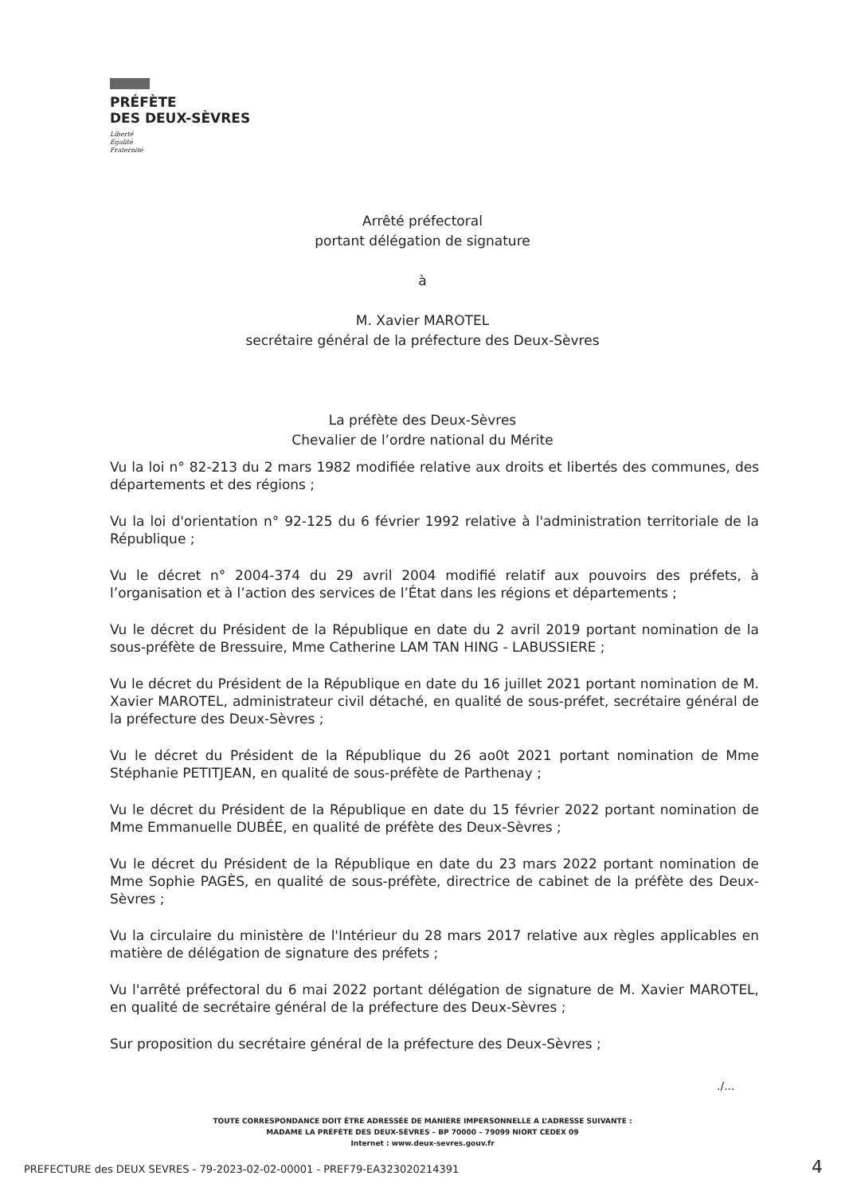PRÉFÈTE
DES DEUX-SÈVRES
Liberté
Égalité
Fraternité
Arrêté préfectoral
portant délégation de signature
à
M. Xavier MAROTEL
secrétaire général de la préfecture des Deux-Sèvres
La préfète des Deux-Sèvres
Chevalier de l’ordre national du Mérite
Vu la loi n° 82-213 du 2 mars 1982 modifiée relative aux droits et libertés des communes, des départements et des régions ;
Vu la loi d'orientation n° 92-125 du 6 février 1992 relative à l'administration territoriale de la République ;
Vu le décret n° 2004-374 du 29 avril 2004 modifié relatif aux pouvoirs des préfets, à l’organisation et à l’action des services de l’État dans les régions et départements ;
Vu le décret du Président de la République en date du 2 avril 2019 portant nomination de la sous-préfète de Bressuire, Mme Catherine LAM TAN HING - LABUSSIERE ;
Vu le décret du Président de la République en date du 16 juillet 2021 portant nomination de M. Xavier MAROTEL, administrateur civil détaché, en qualité de sous-préfet, secrétaire général de la préfecture des Deux-Sèvres ;
Vu le décret du Président de la République du 26 ao0t 2021 portant nomination de Mme Stéphanie PETITJEAN, en qualité de sous-préfète de Parthenay ;
Vu le décret du Président de la République en date du 15 février 2022 portant nomination de Mme Emmanuelle DUBÉE, en qualité de préfète des Deux-Sèvres ;
Vu le décret du Président de la République en date du 23 mars 2022 portant nomination de Mme Sophie PAGÈS, en qualité de sous-préfète, directrice de cabinet de la préfète des Deux-Sèvres ;
Vu la circulaire du ministère de l'Intérieur du 28 mars 2017 relative aux règles applicables en matière de délégation de signature des préfets ;
Vu l'arrêté préfectoral du 6 mai 2022 portant délégation de signature de M. Xavier MAROTEL, en qualité de secrétaire général de la préfecture des Deux-Sèvres ;
Sur proposition du secrétaire général de la préfecture des Deux-Sèvres ;
./...
TOUTE CORRESPONDANCE DOIT ÊTRE ADRESSÉE DE MANIÈRE IMPERSONNELLE A L’ADRESSE SUIVANTE :
MADAME LA PRÉFÈTE DES DEUX-SÈVRES – BP 70000 – 79099 NIORT CEDEX 09
Internet : www.deux-sevres.gouv.fr
PREFECTURE des DEUX SEVRES - 79-2023-02-02-00001 - PREF79-EA323020214391
4